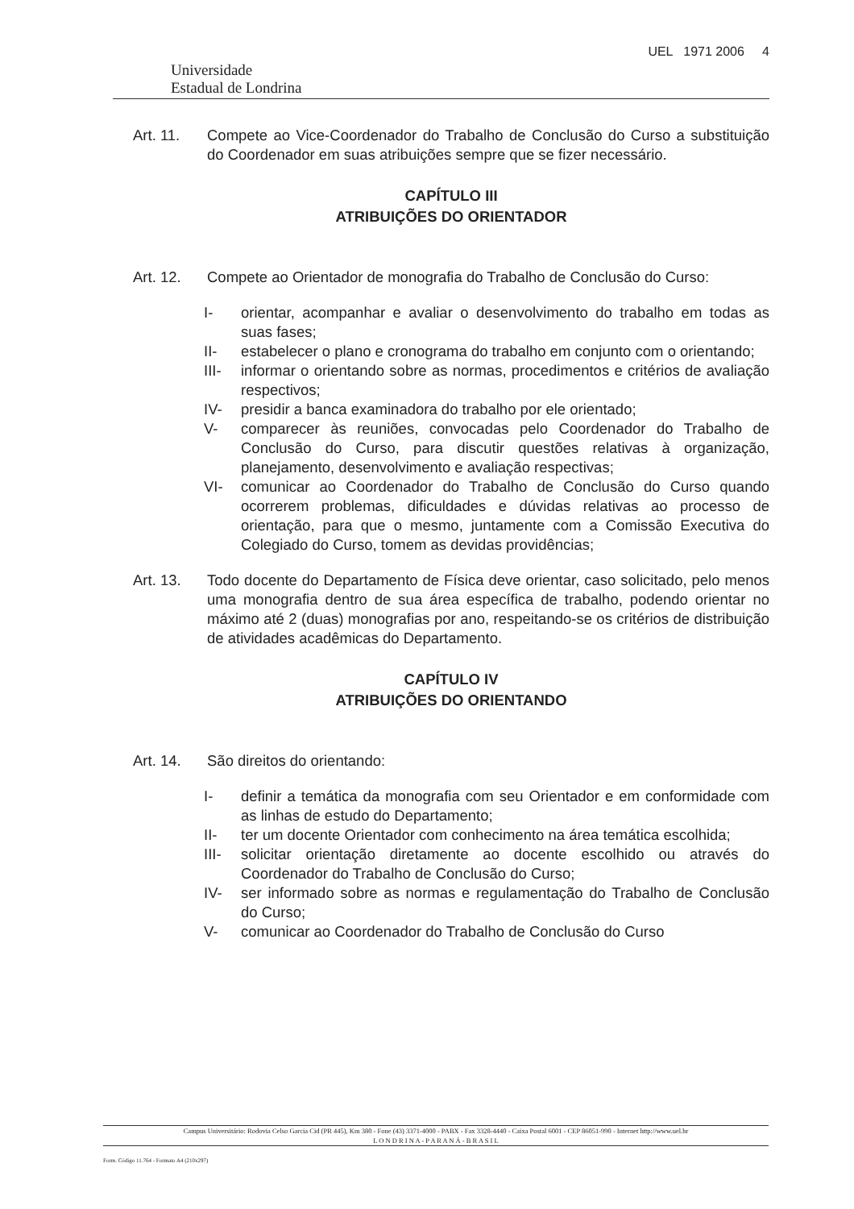Universidade
Estadual de Londrina
UEL 1971 2006 4
Art. 11. Compete ao Vice-Coordenador do Trabalho de Conclusão do Curso a substituição do Coordenador em suas atribuições sempre que se fizer necessário.
CAPÍTULO III
ATRIBUIÇÕES DO ORIENTADOR
Art. 12. Compete ao Orientador de monografia do Trabalho de Conclusão do Curso:
I- orientar, acompanhar e avaliar o desenvolvimento do trabalho em todas as suas fases;
II- estabelecer o plano e cronograma do trabalho em conjunto com o orientando;
III- informar o orientando sobre as normas, procedimentos e critérios de avaliação respectivos;
IV- presidir a banca examinadora do trabalho por ele orientado;
V- comparecer às reuniões, convocadas pelo Coordenador do Trabalho de Conclusão do Curso, para discutir questões relativas à organização, planejamento, desenvolvimento e avaliação respectivas;
VI- comunicar ao Coordenador do Trabalho de Conclusão do Curso quando ocorrerem problemas, dificuldades e dúvidas relativas ao processo de orientação, para que o mesmo, juntamente com a Comissão Executiva do Colegiado do Curso, tomem as devidas providências;
Art. 13. Todo docente do Departamento de Física deve orientar, caso solicitado, pelo menos uma monografia dentro de sua área específica de trabalho, podendo orientar no máximo até 2 (duas) monografias por ano, respeitando-se os critérios de distribuição de atividades acadêmicas do Departamento.
CAPÍTULO IV
ATRIBUIÇÕES DO ORIENTANDO
Art. 14. São direitos do orientando:
I- definir a temática da monografia com seu Orientador e em conformidade com as linhas de estudo do Departamento;
II- ter um docente Orientador com conhecimento na área temática escolhida;
III- solicitar orientação diretamente ao docente escolhido ou através do Coordenador do Trabalho de Conclusão do Curso;
IV- ser informado sobre as normas e regulamentação do Trabalho de Conclusão do Curso;
V- comunicar ao Coordenador do Trabalho de Conclusão do Curso
Campus Universitário: Rodovia Celso Garcia Cid (PR 445), Km 380 - Fone (43) 3371-4000 - PABX - Fax 3328-4440 - Caixa Postal 6001 - CEP 86051-990 - Internet http://www.uel.br
L O N D R I N A - P A R A N Á - B R A S I L
Form. Código 11.764 - Formato A4 (210x297)